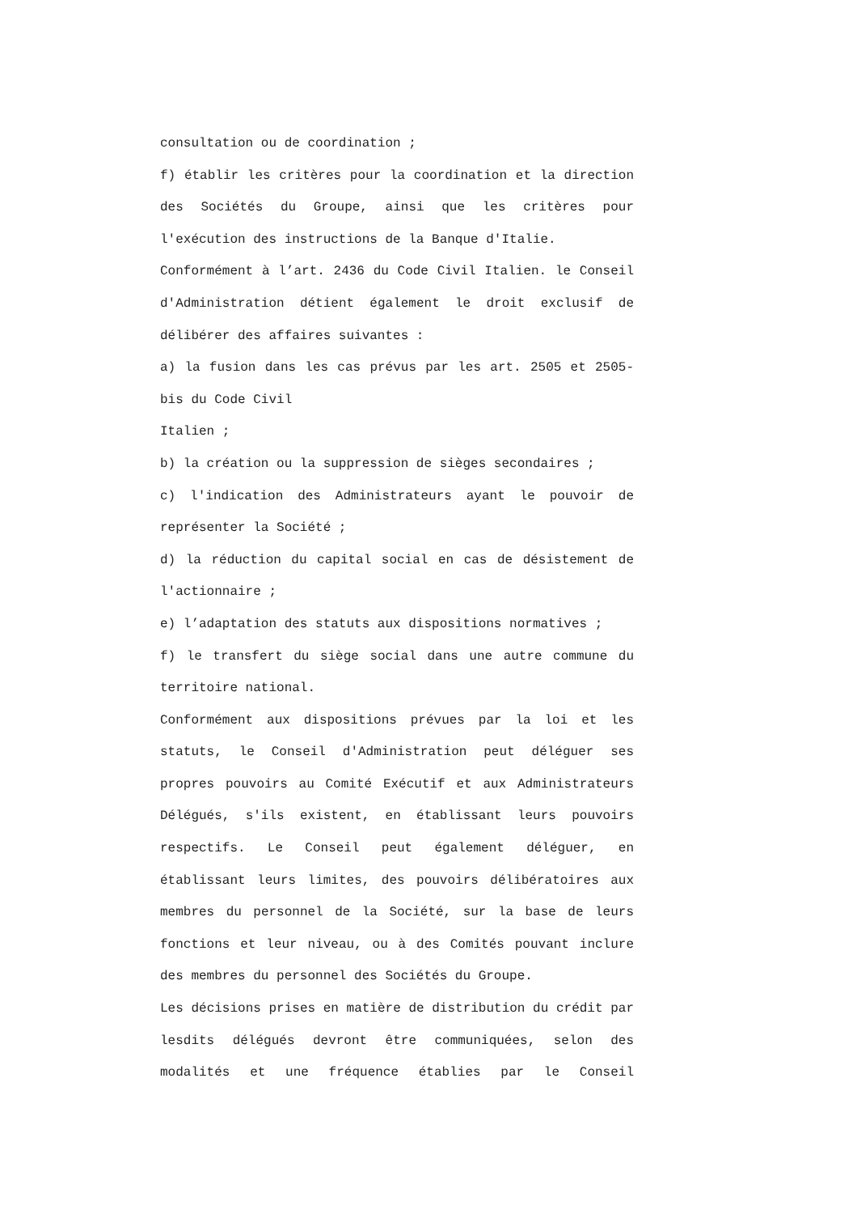consultation ou de coordination ;
f) établir les critères pour la coordination et la direction des Sociétés du Groupe, ainsi que les critères pour l'exécution des instructions de la Banque d'Italie.
Conformément à l’art. 2436 du Code Civil Italien. le Conseil d'Administration détient également le droit exclusif de délibérer des affaires suivantes :
a) la fusion dans les cas prévus par les art. 2505 et 2505-bis du Code Civil
Italien ;
b) la création ou la suppression de sièges secondaires ;
c) l'indication des Administrateurs ayant le pouvoir de représenter la Société ;
d) la réduction du capital social en cas de désistement de l'actionnaire ;
e) l’adaptation des statuts aux dispositions normatives ;
f) le transfert du siège social dans une autre commune du territoire national.
Conformément aux dispositions prévues par la loi et les statuts, le Conseil d'Administration peut déléguer ses propres pouvoirs au Comité Exécutif et aux Administrateurs Délégués, s'ils existent, en établissant leurs pouvoirs respectifs. Le Conseil peut également déléguer, en établissant leurs limites, des pouvoirs délibératoires aux membres du personnel de la Société, sur la base de leurs fonctions et leur niveau, ou à des Comités pouvant inclure des membres du personnel des Sociétés du Groupe.
Les décisions prises en matière de distribution du crédit par lesdits délégués devront être communiquées, selon des modalités et une fréquence établies par le Conseil